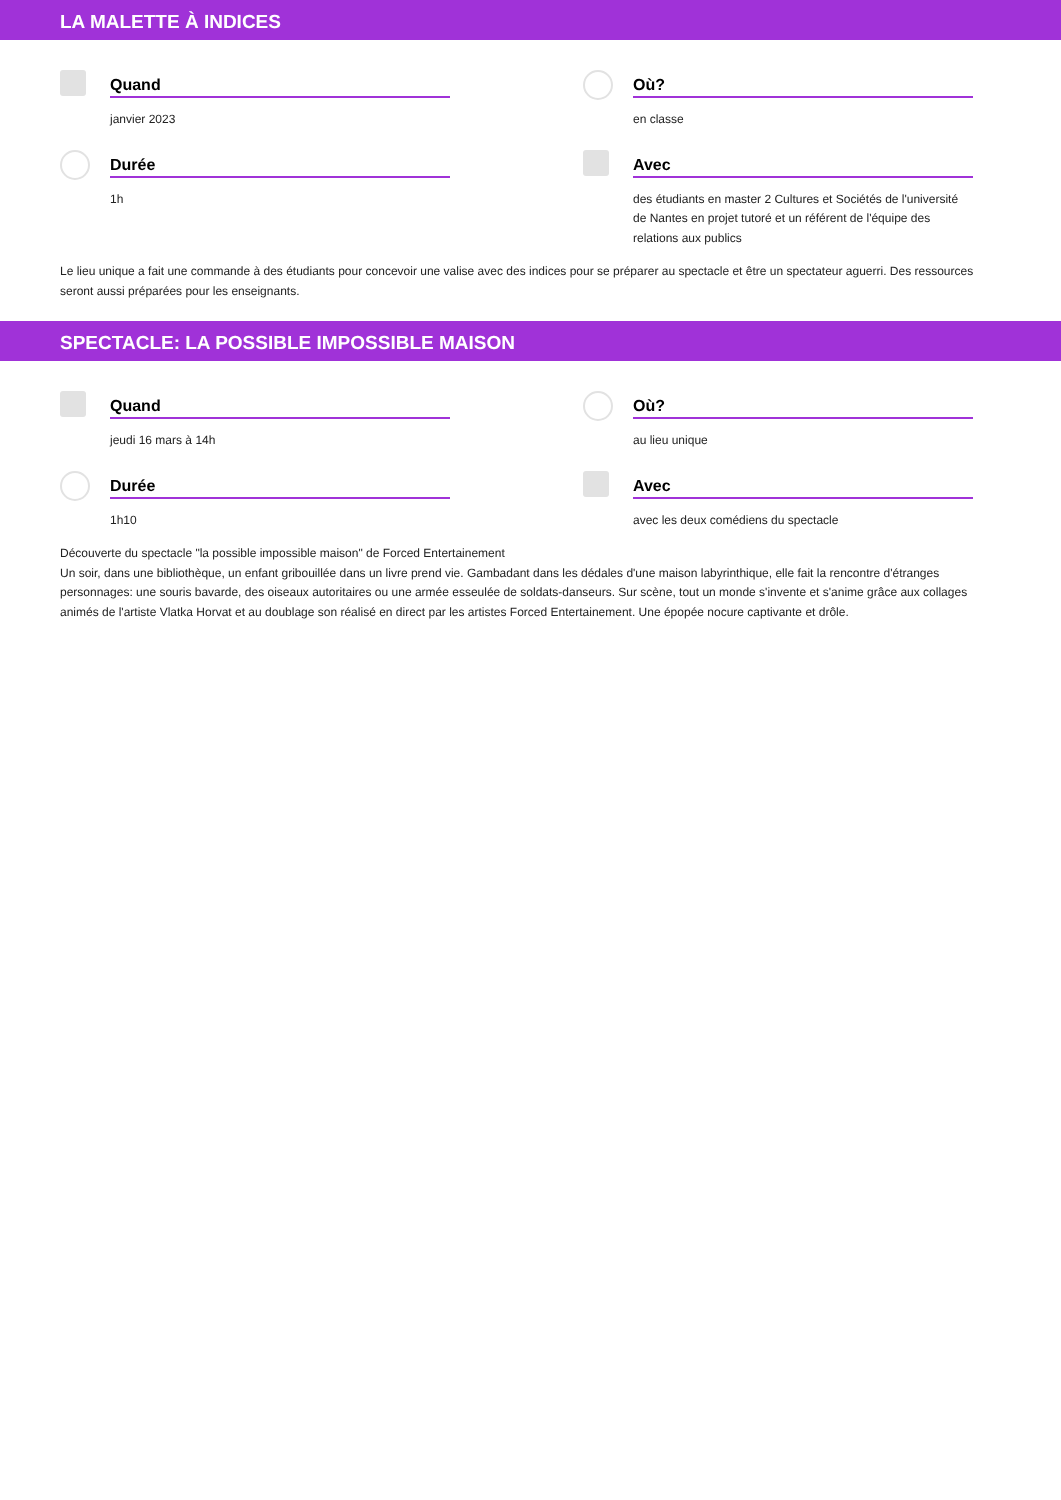LA MALETTE À INDICES
Quand
janvier 2023
Où?
en classe
Durée
1h
Avec
des étudiants en master 2 Cultures et Sociétés de l'université de Nantes en projet tutoré et un référent de l'équipe des relations aux publics
Le lieu unique a fait une commande à des étudiants pour concevoir une valise avec des indices pour se préparer au spectacle et être un spectateur aguerri. Des ressources seront aussi préparées pour les enseignants.
SPECTACLE: LA POSSIBLE IMPOSSIBLE MAISON
Quand
jeudi 16 mars à 14h
Où?
au lieu unique
Durée
1h10
Avec
avec les deux comédiens du spectacle
Découverte du spectacle "la possible impossible maison" de Forced Entertainement
Un soir, dans une bibliothèque, un enfant gribouillée dans un livre prend vie. Gambadant dans les dédales d'une maison labyrinthique, elle fait la rencontre d'étranges personnages: une souris bavarde, des oiseaux autoritaires ou une armée esseulée de soldats-danseurs. Sur scène, tout un monde s'invente et s'anime grâce aux collages animés de l'artiste Vlatka Horvat et au doublage son réalisé en direct par les artistes Forced Entertainement. Une épopée nocure captivante et drôle.